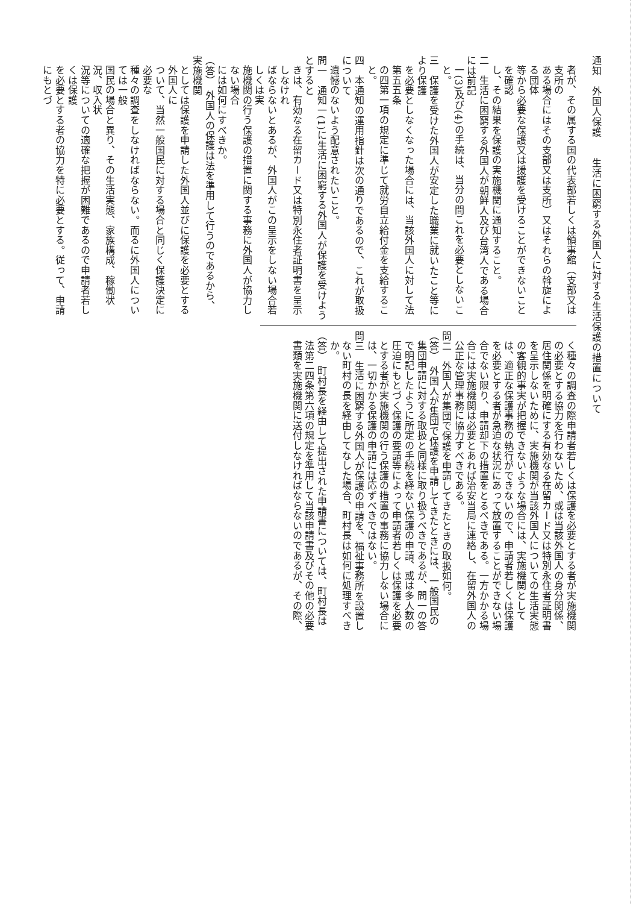通知　外国人保護　　生活に困窮する外国人に対する生活保護の措置について
者が、その属する国の代表部若しくは領事館（支部又は支所の
ある場合にはその支部又は支所）又はそれらの斡旋による団体
等から必要な保護又は援護を受けることができないことを確認
し、その結果を保護の実施機関に通知すること。
二　生活に困窮する外国人が朝鮮人及び台湾人である場合には前記
一(3)及び(4)の手続は、当分の間これを必要としないこと。
三　保護を受けた外国人が安定した職業に就いたこと等により保護
を必要としなくなった場合には、当該外国人に対して法第五五条
の四第一項の規定に準じて就労自立給付金を支給すること。
四　本通知の運用指針は次の通りであるので、これが取扱について
遺憾のないよう配意されたいこと。
問一　通知一(1)に生活に困窮する外国人が保護を受けようとすると
きは、有効なる在留カード又は特別永住者証明書を呈示しなけれ
ばならないとあるが、外国人がこの呈示をしない場合若しくは実
施機関の行う保護の措置に関する事務に外国人が協力しない場合
には如何にすべきか。
（答）　外国人の保護は法を準用して行うのであるから、実施機関
としては保護を申請した外国人並びに保護を必要とする外国人に
ついて、当然一般国民に対する場合と同じく保護決定に必要な
種々の調査をしなければならない。而るに外国人については一般
国民の場合と異り、その生活実態、家族構成、稼働状況、収入状
況等についての適確な把握が困難であるので申請者若しくは保護
を必要とする者の協力を特に必要とする。従って、申請にもとづ
く種々の調査の際申請者若しくは保護を必要とする者が実施機関
の必要とする協力を行わないため、或は当該外国人の身分関係、
居住関係を明確にする有効なる在留カード又は特別永住者証明書
を呈示しないために、実施機関が当該外国人についての生活実態
の客観的事実が把握できないような場合には、実施機関として
は、適正な保護事務の執行ができないので、申請者若しくは保護
を必要とする者が急迫な状況にあって放置することができない場
合でない限り、申請却下の措置をとるべきである。一方かかる場
合には実施機関は必要とあれば治安当局に連絡し、在留外国人の
公正な管理事務に協力すべきである。
問二　外国人が集団で保護を申請してきたときの取扱如何。
（答）　外国人が集団で保護を申請してきたときには、一般国民の
集団申請に対する取扱と同様に取り扱うべきであるが、問一の答
で明記したように所定の手続を経ない保護の申請、或は多人数の
圧迫にもとづく保護の要請等によって申請者若しくは保護を必要
とする者が実施機関の行う保護の措置の事務に協力しない場合に
は、一切かかる保護の申請には応ずべきではない。
問三　生活に困窮する外国人が保護の申請を、福祉事務所を設置し
ない町村の長を経由してなした場合、町村長は如何に処理すべき
か。
（答）　町村長を経由して提出された申請書については、町村長は
法第二四条第六項の規定を準用して当該申請書及びその他の必要
書類を実施機関に送付しなければならないのであるが、その際、